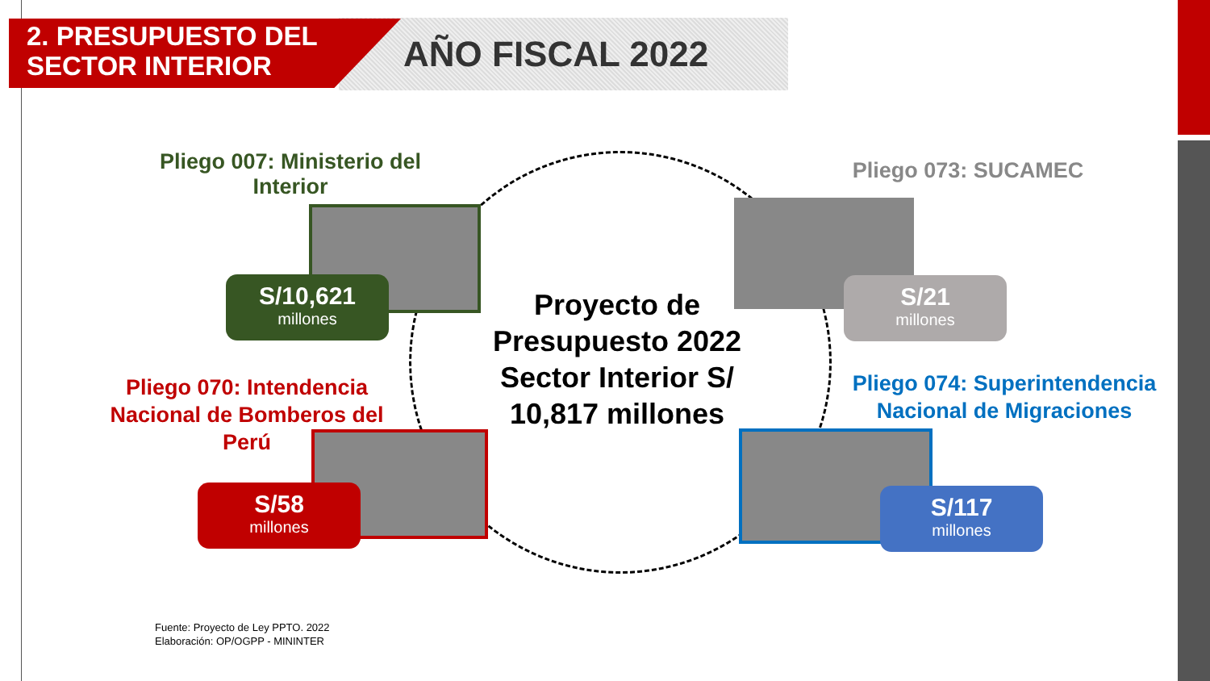2. PRESUPUESTO DEL
SECTOR INTERIOR
AÑO FISCAL 2022
Pliego 007: Ministerio del Interior
S/10,621
millones
Pliego 073: SUCAMEC
S/21
millones
Proyecto de Presupuesto 2022 Sector Interior S/ 10,817 millones
Pliego 070: Intendencia Nacional de Bomberos del Perú
S/58
millones
Pliego 074: Superintendencia Nacional de Migraciones
S/117
millones
Fuente: Proyecto de Ley PPTO. 2022
Elaboración: OP/OGPP - MININTER